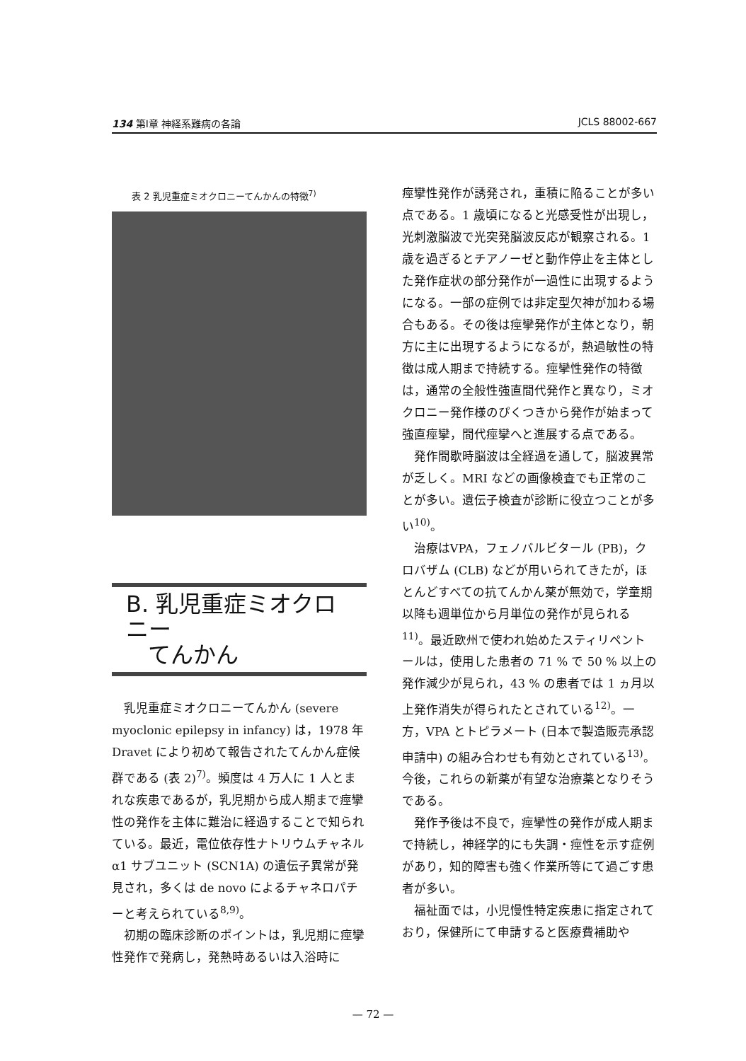134 第Ⅰ章 神経系難病の各論 JCLS 88002-667
表 2 乳児重症ミオクロニーてんかんの特徴<sup>7)</sup>
B. 乳児重症ミオクロニー
てんかん
乳児重症ミオクロニーてんかん (severe myoclonic epilepsy in infancy) は，1978 年 Dravet により初めて報告されたてんかん症候群である (表 2)<sup>7)</sup>。頻度は 4 万人に 1 人とまれな疾患であるが，乳児期から成人期まで痙攣性の発作を主体に難治に経過することで知られている。最近，電位依存性ナトリウムチャネル α1 サブユニット (SCN1A) の遺伝子異常が発見され，多くは de novo によるチャネロパチーと考えられている<sup>8,9)</sup>。
初期の臨床診断のポイントは，乳児期に痙攣性発作で発病し，発熱時あるいは入浴時に
痙攣性発作が誘発され，重積に陥ることが多い点である。1 歳頃になると光感受性が出現し，光刺激脳波で光突発脳波反応が観察される。1 歳を過ぎるとチアノーゼと動作停止を主体とした発作症状の部分発作が一過性に出現するようになる。一部の症例では非定型欠神が加わる場合もある。その後は痙攣発作が主体となり，朝方に主に出現するようになるが，熱過敏性の特徴は成人期まで持続する。痙攣性発作の特徴は，通常の全般性強直間代発作と異なり，ミオクロニー発作様のぴくつきから発作が始まって強直痙攣，間代痙攣へと進展する点である。
発作間歇時脳波は全経過を通して，脳波異常が乏しく。MRI などの画像検査でも正常のことが多い。遺伝子検査が診断に役立つことが多い<sup>10)</sup>。
治療はVPA，フェノバルビタール (PB)，クロバザム (CLB) などが用いられてきたが，ほとんどすべての抗てんかん薬が無効で，学童期以降も週単位から月単位の発作が見られる<sup>11)</sup>。最近欧州で使われ始めたスティリペントールは，使用した患者の 71 % で 50 % 以上の発作減少が見られ，43 % の患者では 1 ヵ月以上発作消失が得られたとされている<sup>12)</sup>。一方，VPA とトピラメート (日本で製造販売承認申請中) の組み合わせも有効とされている<sup>13)</sup>。今後，これらの新薬が有望な治療薬となりそうである。
発作予後は不良で，痙攣性の発作が成人期まで持続し，神経学的にも失調・痙性を示す症例があり，知的障害も強く作業所等にて過ごす患者が多い。
福祉面では，小児慢性特定疾患に指定されており，保健所にて申請すると医療費補助や
— 72 —